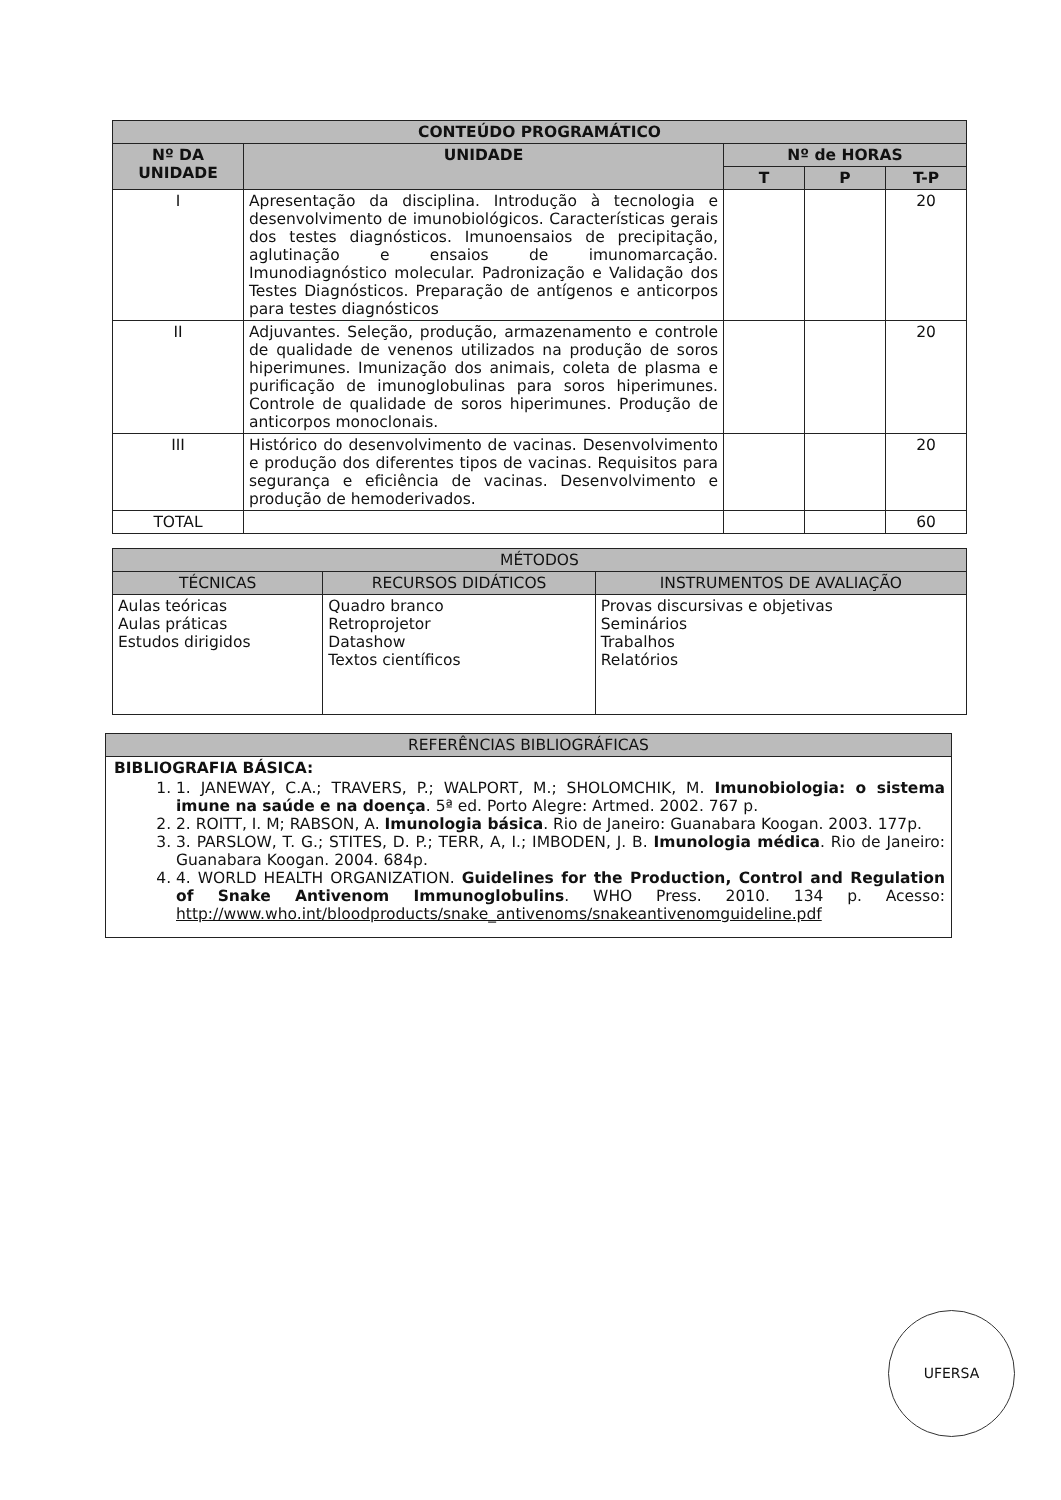| CONTEÚDO PROGRAMÁTICO | | | | |
| --- | --- | --- | --- | --- |
| Nº DA UNIDADE | UNIDADE | Nº de HORAS | | |
| | | T | P | T-P |
| I | Apresentação da disciplina. Introdução à tecnologia e desenvolvimento de imunobiológicos. Características gerais dos testes diagnósticos. Imunoensaios de precipitação, aglutinação e ensaios de imunomarcação. Imunodiagnóstico molecular. Padronização e Validação dos Testes Diagnósticos. Preparação de antígenos e anticorpos para testes diagnósticos | | | 20 |
| II | Adjuvantes. Seleção, produção, armazenamento e controle de qualidade de venenos utilizados na produção de soros hiperimunes. Imunização dos animais, coleta de plasma e purificação de imunoglobulinas para soros hiperimunes. Controle de qualidade de soros hiperimunes. Produção de anticorpos monoclonais. | | | 20 |
| III | Histórico do desenvolvimento de vacinas. Desenvolvimento e produção dos diferentes tipos de vacinas. Requisitos para segurança e eficiência de vacinas. Desenvolvimento e produção de hemoderivados. | | | 20 |
| TOTAL | | | | 60 |
| MÉTODOS | | |
| --- | --- | --- |
| TÉCNICAS | RECURSOS DIDÁTICOS | INSTRUMENTOS DE AVALIAÇÃO |
| Aulas teóricas Aulas práticas Estudos dirigidos | Quadro branco Retroprojetor Datashow Textos científicos | Provas discursivas e objetivas Seminários Trabalhos Relatórios |
REFERÊNCIAS BIBLIOGRÁFICAS
BIBLIOGRAFIA BÁSICA:
1. 1. JANEWAY, C.A.; TRAVERS, P.; WALPORT, M.; SHOLOMCHIK, M. Imunobiologia: o sistema imune na saúde e na doença. 5ª ed. Porto Alegre: Artmed. 2002. 767 p.
2. 2. ROITT, I. M; RABSON, A. Imunologia básica. Rio de Janeiro: Guanabara Koogan. 2003. 177p.
3. 3. PARSLOW, T. G.; STITES, D. P.; TERR, A, I.; IMBODEN, J. B. Imunologia médica. Rio de Janeiro: Guanabara Koogan. 2004. 684p.
4. 4. WORLD HEALTH ORGANIZATION. Guidelines for the Production, Control and Regulation of Snake Antivenom Immunoglobulins. WHO Press. 2010. 134 p. Acesso: http://www.who.int/bloodproducts/snake_antivenoms/snakeantivenomguideline.pdf
UFERSA